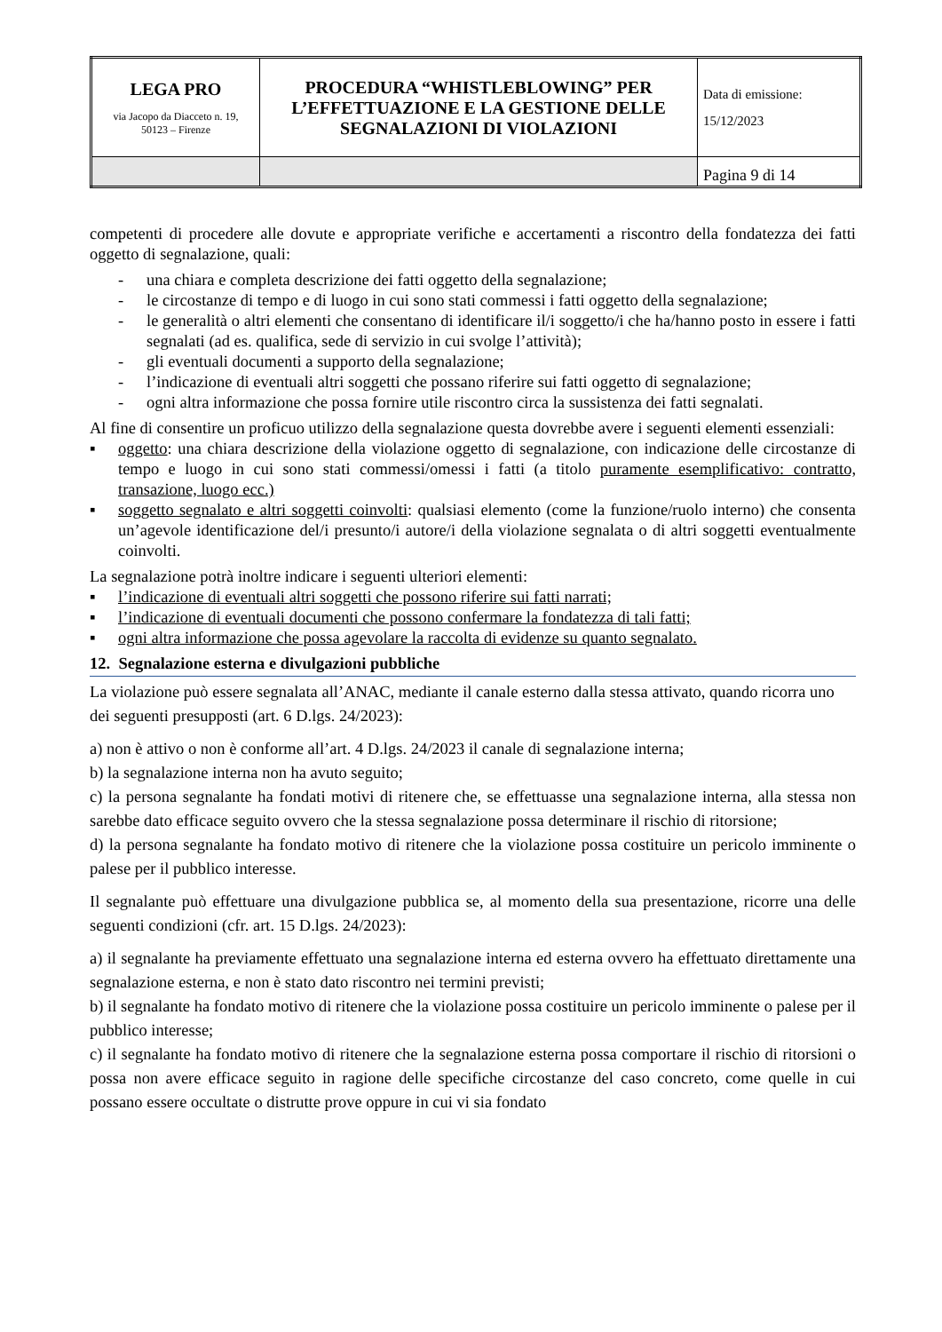| LEGA PRO via Jacopo da Diacceto n. 19, 50123 – Firenze | PROCEDURA “WHISTLEBLOWING” PER L’EFFETTUAZIONE E LA GESTIONE DELLE SEGNALAZIONI DI VIOLAZIONI | Data di emissione: 15/12/2023 |
| | | Pagina 9 di 14 |
competenti di procedere alle dovute e appropriate verifiche e accertamenti a riscontro della fondatezza dei fatti oggetto di segnalazione, quali:
- una chiara e completa descrizione dei fatti oggetto della segnalazione;
- le circostanze di tempo e di luogo in cui sono stati commessi i fatti oggetto della segnalazione;
- le generalità o altri elementi che consentano di identificare il/i soggetto/i che ha/hanno posto in essere i fatti segnalati (ad es. qualifica, sede di servizio in cui svolge l’attività);
- gli eventuali documenti a supporto della segnalazione;
- l’indicazione di eventuali altri soggetti che possano riferire sui fatti oggetto di segnalazione;
- ogni altra informazione che possa fornire utile riscontro circa la sussistenza dei fatti segnalati.
Al fine di consentire un proficuo utilizzo della segnalazione questa dovrebbe avere i seguenti elementi essenziali:
▪ oggetto: una chiara descrizione della violazione oggetto di segnalazione, con indicazione delle circostanze di tempo e luogo in cui sono stati commessi/omessi i fatti (a titolo puramente esemplificativo: contratto, transazione, luogo ecc.)
▪ soggetto segnalato e altri soggetti coinvolti: qualsiasi elemento (come la funzione/ruolo interno) che consenta un’agevole identificazione del/i presunto/i autore/i della violazione segnalata o di altri soggetti eventualmente coinvolti.
La segnalazione potrà inoltre indicare i seguenti ulteriori elementi:
▪ l’indicazione di eventuali altri soggetti che possono riferire sui fatti narrati;
▪ l’indicazione di eventuali documenti che possono confermare la fondatezza di tali fatti;
▪ ogni altra informazione che possa agevolare la raccolta di evidenze su quanto segnalato.
12. Segnalazione esterna e divulgazioni pubbliche
La violazione può essere segnalata all’ANAC, mediante il canale esterno dalla stessa attivato, quando ricorra uno dei seguenti presupposti (art. 6 D.lgs. 24/2023):
a) non è attivo o non è conforme all’art. 4 D.lgs. 24/2023 il canale di segnalazione interna;
b) la segnalazione interna non ha avuto seguito;
c) la persona segnalante ha fondati motivi di ritenere che, se effettuasse una segnalazione interna, alla stessa non sarebbe dato efficace seguito ovvero che la stessa segnalazione possa determinare il rischio di ritorsione;
d) la persona segnalante ha fondato motivo di ritenere che la violazione possa costituire un pericolo imminente o palese per il pubblico interesse.
Il segnalante può effettuare una divulgazione pubblica se, al momento della sua presentazione, ricorre una delle seguenti condizioni (cfr. art. 15 D.lgs. 24/2023):
a) il segnalante ha previamente effettuato una segnalazione interna ed esterna ovvero ha effettuato direttamente una segnalazione esterna, e non è stato dato riscontro nei termini previsti;
b) il segnalante ha fondato motivo di ritenere che la violazione possa costituire un pericolo imminente o palese per il pubblico interesse;
c) il segnalante ha fondato motivo di ritenere che la segnalazione esterna possa comportare il rischio di ritorsioni o possa non avere efficace seguito in ragione delle specifiche circostanze del caso concreto, come quelle in cui possano essere occultate o distrutte prove oppure in cui vi sia fondato